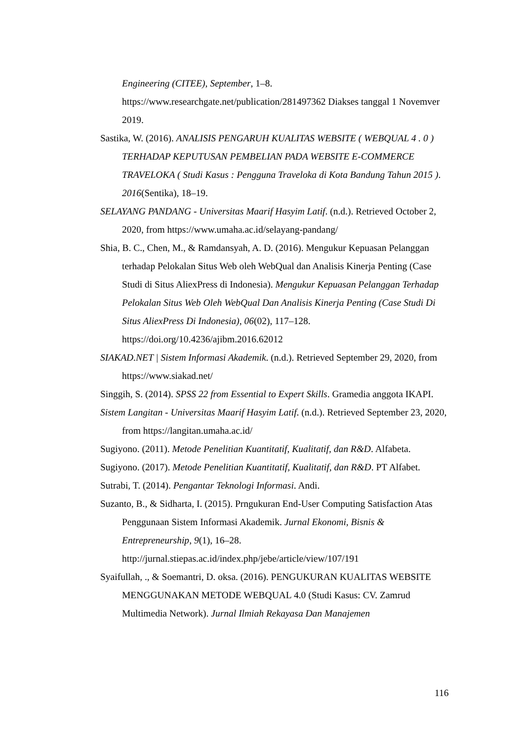Engineering (CITEE), September, 1–8. https://www.researchgate.net/publication/281497362 Diakses tanggal 1 Novemver 2019.
Sastika, W. (2016). ANALISIS PENGARUH KUALITAS WEBSITE ( WEBQUAL 4 . 0 ) TERHADAP KEPUTUSAN PEMBELIAN PADA WEBSITE E-COMMERCE TRAVELOKA ( Studi Kasus : Pengguna Traveloka di Kota Bandung Tahun 2015 ). 2016(Sentika), 18–19.
SELAYANG PANDANG - Universitas Maarif Hasyim Latif. (n.d.). Retrieved October 2, 2020, from https://www.umaha.ac.id/selayang-pandang/
Shia, B. C., Chen, M., & Ramdansyah, A. D. (2016). Mengukur Kepuasan Pelanggan terhadap Pelokalan Situs Web oleh WebQual dan Analisis Kinerja Penting (Case Studi di Situs AliexPress di Indonesia). Mengukur Kepuasan Pelanggan Terhadap Pelokalan Situs Web Oleh WebQual Dan Analisis Kinerja Penting (Case Studi Di Situs AliexPress Di Indonesia), 06(02), 117–128. https://doi.org/10.4236/ajibm.2016.62012
SIAKAD.NET | Sistem Informasi Akademik. (n.d.). Retrieved September 29, 2020, from https://www.siakad.net/
Singgih, S. (2014). SPSS 22 from Essential to Expert Skills. Gramedia anggota IKAPI.
Sistem Langitan - Universitas Maarif Hasyim Latif. (n.d.). Retrieved September 23, 2020, from https://langitan.umaha.ac.id/
Sugiyono. (2011). Metode Penelitian Kuantitatif, Kualitatif, dan R&D. Alfabeta.
Sugiyono. (2017). Metode Penelitian Kuantitatif, Kualitatif, dan R&D. PT Alfabet.
Sutrabi, T. (2014). Pengantar Teknologi Informasi. Andi.
Suzanto, B., & Sidharta, I. (2015). Prngukuran End-User Computing Satisfaction Atas Penggunaan Sistem Informasi Akademik. Jurnal Ekonomi, Bisnis & Entrepreneurship, 9(1), 16–28. http://jurnal.stiepas.ac.id/index.php/jebe/article/view/107/191
Syaifullah, ., & Soemantri, D. oksa. (2016). PENGUKURAN KUALITAS WEBSITE MENGGUNAKAN METODE WEBQUAL 4.0 (Studi Kasus: CV. Zamrud Multimedia Network). Jurnal Ilmiah Rekayasa Dan Manajemen
116